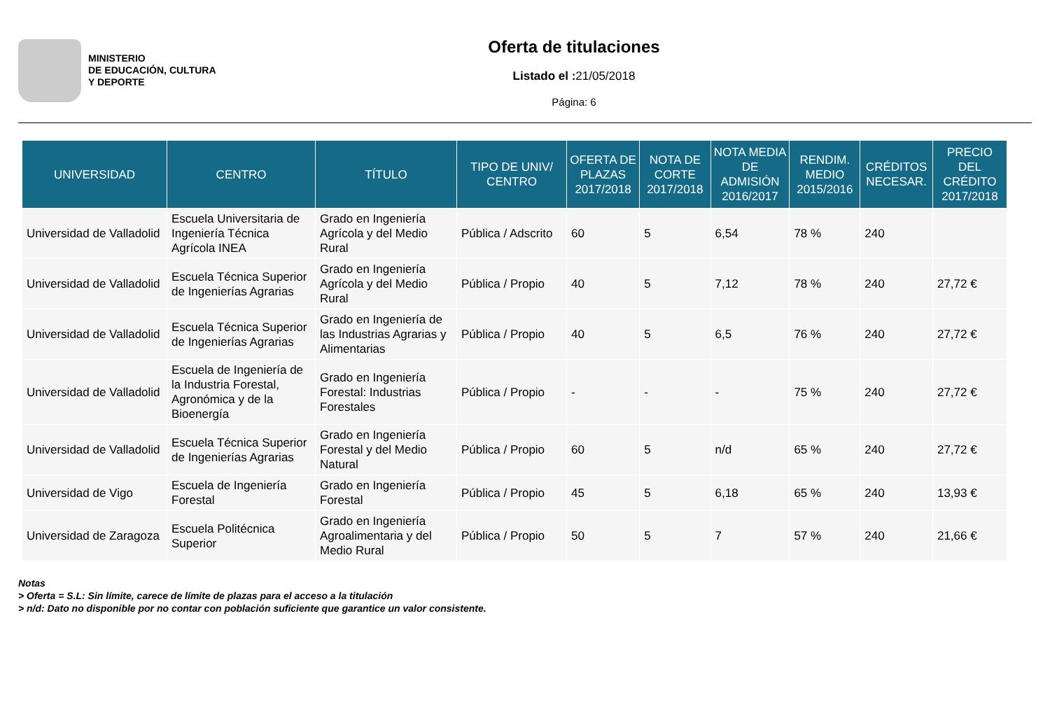MINISTERIO
DE EDUCACIÓN, CULTURA
Y DEPORTE
Oferta de titulaciones
Listado el : 21/05/2018
Página: 6
| UNIVERSIDAD | CENTRO | TÍTULO | TIPO DE UNIV/ CENTRO | OFERTA DE PLAZAS 2017/2018 | NOTA DE CORTE 2017/2018 | NOTA MEDIA DE ADMISIÓN 2016/2017 | RENDIM. MEDIO 2015/2016 | CRÉDITOS NECESAR. | PRECIO DEL CRÉDITO 2017/2018 |
| --- | --- | --- | --- | --- | --- | --- | --- | --- | --- |
| Universidad de Valladolid | Escuela Universitaria de Ingeniería Técnica Agrícola INEA | Grado en Ingeniería Agrícola y del Medio Rural | Pública / Adscrito | 60 | 5 | 6,54 | 78 % | 240 | |
| Universidad de Valladolid | Escuela Técnica Superior de Ingenierías Agrarias | Grado en Ingeniería Agrícola y del Medio Rural | Pública / Propio | 40 | 5 | 7,12 | 78 % | 240 | 27,72 € |
| Universidad de Valladolid | Escuela Técnica Superior de Ingenierías Agrarias | Grado en Ingeniería de las Industrias Agrarias y Alimentarias | Pública / Propio | 40 | 5 | 6,5 | 76 % | 240 | 27,72 € |
| Universidad de Valladolid | Escuela de Ingeniería de la Industria Forestal, Agronómica y de la Bioenergía | Grado en Ingeniería Forestal: Industrias Forestales | Pública / Propio | - | - | - | 75 % | 240 | 27,72 € |
| Universidad de Valladolid | Escuela Técnica Superior de Ingenierías Agrarias | Grado en Ingeniería Forestal y del Medio Natural | Pública / Propio | 60 | 5 | n/d | 65 % | 240 | 27,72 € |
| Universidad de Vigo | Escuela de Ingeniería Forestal | Grado en Ingeniería Forestal | Pública / Propio | 45 | 5 | 6,18 | 65 % | 240 | 13,93 € |
| Universidad de Zaragoza | Escuela Politécnica Superior | Grado en Ingeniería Agroalimentaria y del Medio Rural | Pública / Propio | 50 | 5 | 7 | 57 % | 240 | 21,66 € |
Notas
> Oferta = S.L: Sin límite, carece de límite de plazas para el acceso a la titulación
> n/d: Dato no disponible por no contar con población suficiente que garantice un valor consistente.